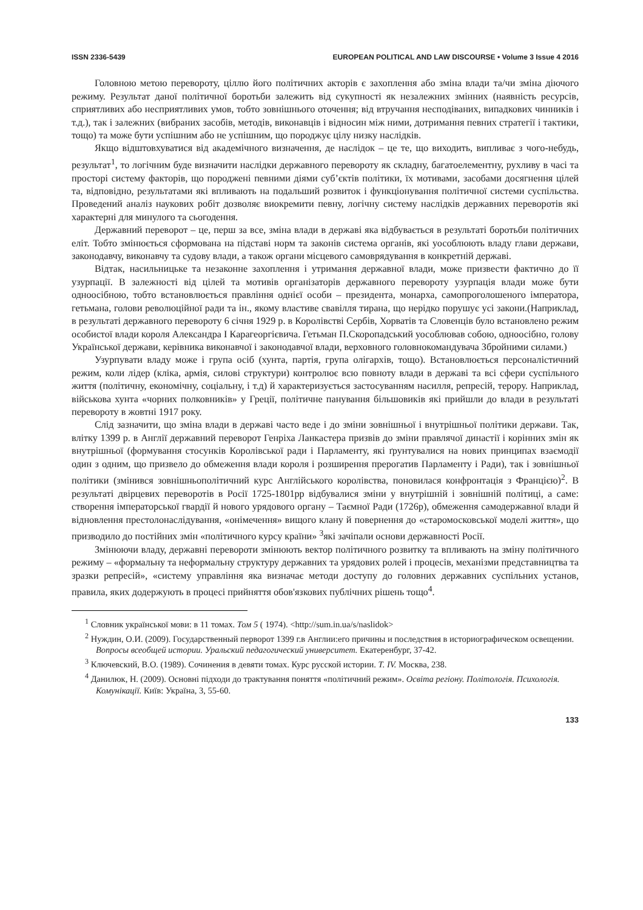ISSN 2336-5439 EUROPEAN POLITICAL AND LAW DISCOURSE • Volume 3 Issue 4 2016
Головною метою перевороту, ціллю його політичних акторів є захоплення або зміна влади та/чи зміна діючого режиму. Результат даної політичної боротьби залежить від сукупності як незалежних змінних (наявність ресурсів, сприятливих або несприятливих умов, тобто зовнішнього оточення; від втручання несподіваних, випадкових чинників і т.д.), так і залежних (вибраних засобів, методів, виконавців і відносин між ними, дотримання певних стратегії і тактики, тощо) та може бути успішним або не успішним, що породжує цілу низку наслідків.
Якщо відштовхуватися від академічного визначення, де наслідок – це те, що виходить, випливає з чого-небудь, результат<sup>1</sup>, то логічним буде визначити наслідки державного перевороту як складну, багатоелементну, рухливу в часі та просторі систему факторів, що породжені певними діями суб’єктів політики, їх мотивами, засобами досягнення цілей та, відповідно, результатами які впливають на подальший розвиток і функціонування політичної системи суспільства. Проведений аналіз наукових робіт дозволяє виокремити певну, логічну систему наслідків державних переворотів які характерні для минулого та сьогодення.
Державний переворот – це, перш за все, зміна влади в державі яка відбувається в результаті боротьби політичних еліт. Тобто змінюється сформована на підставі норм та законів система органів, які уособлюють владу глави держави, законодавчу, виконавчу та судову влади, а також органи місцевого самоврядування в конкретній державі.
Відтак, насильницьке та незаконне захоплення і утримання державної влади, може призвести фактично до її узурпації. В залежності від цілей та мотивів організаторів державного перевороту узурпація влади може бути одноосібною, тобто встановлюється правління однієї особи – президента, монарха, самопроголошеного імператора, гетьмана, голови революційної ради та ін., якому властиве свавілля тирана, що нерідко порушує усі закони.(Наприклад, в результаті державного перевороту 6 січня 1929 р. в Королівстві Сербів, Хорватів та Словенців було встановлено режим особистої влади короля Александра І Карагеоргієвича. Гетьман П.Скоропадський уособлював собою, одноосібно, голову Української держави, керівника виконавчої і законодавчої влади, верховного головнокомандувача Збройними силами.)
Узурпувати владу може і група осіб (хунта, партія, група олігархів, тощо). Встановлюється персоналістичний режим, коли лідер (кліка, армія, силові структури) контролює всю повноту влади в державі та всі сфери суспільного життя (політичну, економічну, соціальну, і т.д) й характеризується застосуванням насилля, репресій, терору. Наприклад, військова хунта «чорних полковників» у Греції, політичне панування більшовиків які прийшли до влади в результаті перевороту в жовтні 1917 року.
Слід зазначити, що зміна влади в державі часто веде і до зміни зовнішньої і внутрішньої політики держави. Так, влітку 1399 р. в Англії державний переворот Генріха Ланкастера призвів до зміни правлячої династії і корінних змін як внутрішньої (формування стосунків Королівської ради і Парламенту, які ґрунтувалися на нових принципах взаємодії один з одним, що призвело до обмеження влади короля і розширення прерогатив Парламенту і Ради), так і зовнішньої політики (змінився зовнішньополітичний курс Англійського королівства, поновилася конфронтація з Францією)<sup>2</sup>. В результаті двірцевих переворотів в Росії 1725-1801рр відбувалися зміни у внутрішній і зовнішній політиці, а саме: створення імператорської гвардії й нового урядового органу – Таємної Ради (1726р), обмеження самодержавної влади й відновлення престолонаслідування, «онімечення» вищого клану й повернення до «старомосковської моделі життя», що призводило до постійних змін «політичного курсу країни» <sup>3</sup>які зачіпали основи державності Росії.
Змінюючи владу, державні перевороти змінюють вектор політичного розвитку та впливають на зміну політичного режиму – «формальну та неформальну структуру державних та урядових ролей і процесів, механізми представництва та зразки репресій», «систему управління яка визначає методи доступу до головних державних суспільних установ, правила, яких додержують в процесі прийняття обов'язкових публічних рішень тощо<sup>4</sup>.
<sup>1</sup> Словник української мови: в 11 томах. Том 5 ( 1974). <http://sum.in.ua/s/naslidok>
<sup>2</sup> Нуждин, О.И. (2009). Государственный перворот 1399 г.в Англии:его причины и последствия в историографическом освещении. Вопросы всеобщей истории. Уральский педагогический университет. Екатеренбург, 37-42.
<sup>3</sup> Ключевский, В.О. (1989). Сочинения в девяти томах. Курс русской истории. Т. IV. Москва, 238.
<sup>4</sup> Данилюк, Н. (2009). Основні підходи до трактування поняття «політичний режим». Освіта регіону. Політологія. Психологія. Комунікації. Київ: Україна, 3, 55-60.
133